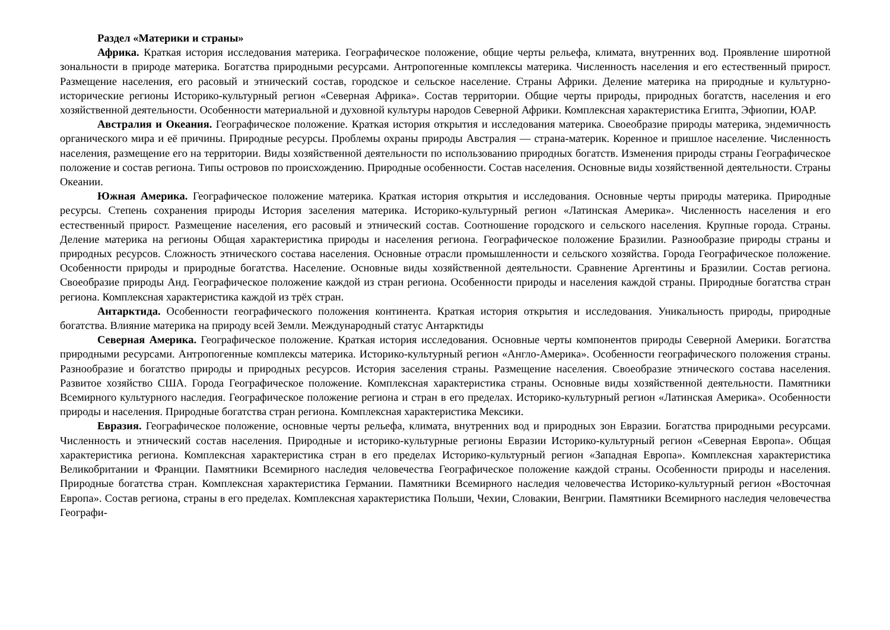Раздел «Материки и страны»
Африка. Краткая история исследования материка. Географическое положение, общие черты рельефа, климата, внутренних вод. Проявление широтной зональности в природе материка. Богатства природными ресурсами. Антропогенные комплексы материка. Численность населения и его естественный прирост. Размещение населения, его расовый и этнический состав, городское и сельское население. Страны Африки. Деление материка на природные и культурно-исторические регионы Историко-культурный регион «Северная Африка». Состав территории. Общие черты природы, природных богатств, населения и его хозяйственной деятельности. Особенности материальной и духовной культуры народов Северной Африки. Комплексная характеристика Египта, Эфиопии, ЮАР.
Австралия и Океания. Географическое положение. Краткая история открытия и исследования материка. Своеобразие природы материка, эндемичность органического мира и её причины. Природные ресурсы. Проблемы охраны природы Австралия — страна-материк. Коренное и пришлое население. Численность населения, размещение его на территории. Виды хозяйственной деятельности по использованию природных богатств. Изменения природы страны Географическое положение и состав региона. Типы островов по происхождению. Природные особенности. Состав населения. Основные виды хозяйственной деятельности. Страны Океании.
Южная Америка. Географическое положение материка. Краткая история открытия и исследования. Основные черты природы материка. Природные ресурсы. Степень сохранения природы История заселения материка. Историко-культурный регион «Латинская Америка». Численность населения и его естественный прирост. Размещение населения, его расовый и этнический состав. Соотношение городского и сельского населения. Крупные города. Страны. Деление материка на регионы Общая характеристика природы и населения региона. Географическое положение Бразилии. Разнообразие природы страны и природных ресурсов. Сложность этнического состава населения. Основные отрасли промышленности и сельского хозяйства. Города Географическое положение. Особенности природы и природные богатства. Население. Основные виды хозяйственной деятельности. Сравнение Аргентины и Бразилии. Состав региона. Своеобразие природы Анд. Географическое положение каждой из стран региона. Особенности природы и населения каждой страны. Природные богатства стран региона. Комплексная характеристика каждой из трёх стран.
Антарктида. Особенности географического положения континента. Краткая история открытия и исследования. Уникальность природы, природные богатства. Влияние материка на природу всей Земли. Международный статус Антарктиды
Северная Америка. Географическое положение. Краткая история исследования. Основные черты компонентов природы Северной Америки. Богатства природными ресурсами. Антропогенные комплексы материка. Историко-культурный регион «Англо-Америка». Особенности географического положения страны. Разнообразие и богатство природы и природных ресурсов. История заселения страны. Размещение населения. Своеобразие этнического состава населения. Развитое хозяйство США. Города Географическое положение. Комплексная характеристика страны. Основные виды хозяйственной деятельности. Памятники Всемирного культурного наследия. Географическое положение региона и стран в его пределах. Историко-культурный регион «Латинская Америка». Особенности природы и населения. Природные богатства стран региона. Комплексная характеристика Мексики.
Евразия. Географическое положение, основные черты рельефа, климата, внутренних вод и природных зон Евразии. Богатства природными ресурсами. Численность и этнический состав населения. Природные и историко-культурные регионы Евразии Историко-культурный регион «Северная Европа». Общая характеристика региона. Комплексная характеристика стран в его пределах Историко-культурный регион «Западная Европа». Комплексная характеристика Великобритании и Франции. Памятники Всемирного наследия человечества Географическое положение каждой страны. Особенности природы и населения. Природные богатства стран. Комплексная характеристика Германии. Памятники Всемирного наследия человечества Историко-культурный регион «Восточная Европа». Состав региона, страны в его пределах. Комплексная характеристика Польши, Чехии, Словакии, Венгрии. Памятники Всемирного наследия человечества Географи-